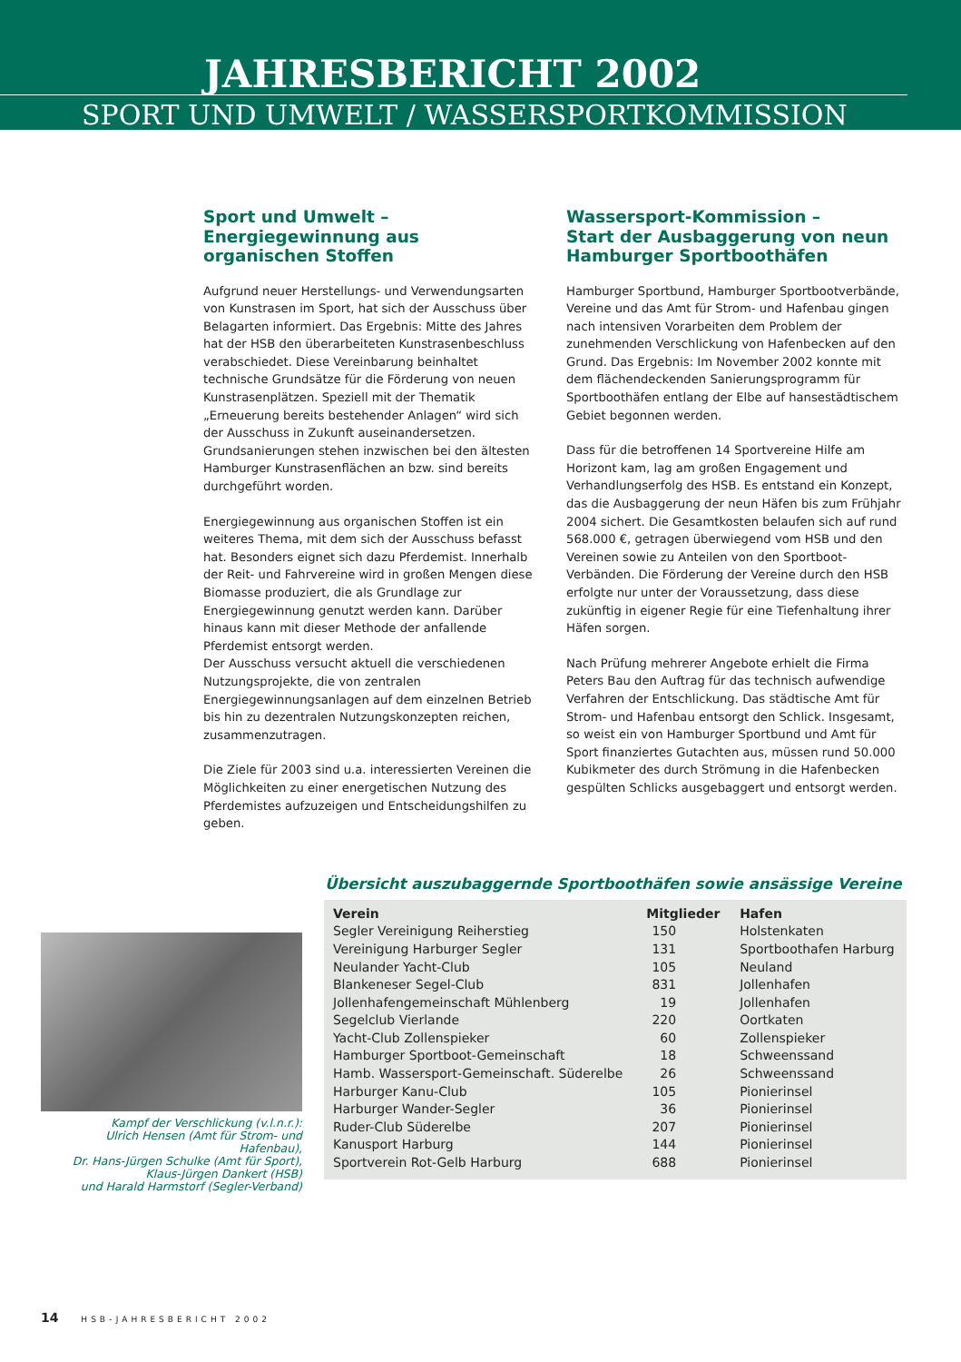JAHRESBERICHT 2002
SPORT UND UMWELT / WASSERSPORTKOMMISSION
Sport und Umwelt – Energiegewinnung aus organischen Stoffen
Aufgrund neuer Herstellungs- und Verwendungsarten von Kunstrasen im Sport, hat sich der Ausschuss über Belagarten informiert. Das Ergebnis: Mitte des Jahres hat der HSB den überarbeiteten Kunstrasenbeschluss verabschiedet. Diese Vereinbarung beinhaltet technische Grundsätze für die Förderung von neuen Kunstrasenplätzen. Speziell mit der Thematik „Erneuerung bereits bestehender Anlagen“ wird sich der Ausschuss in Zukunft auseinandersetzen. Grundsanierungen stehen inzwischen bei den ältesten Hamburger Kunstrasenflächen an bzw. sind bereits durchgeführt worden.
Energiegewinnung aus organischen Stoffen ist ein weiteres Thema, mit dem sich der Ausschuss befasst hat. Besonders eignet sich dazu Pferdemist. Innerhalb der Reit- und Fahrvereine wird in großen Mengen diese Biomasse produziert, die als Grundlage zur Energiegewinnung genutzt werden kann. Darüber hinaus kann mit dieser Methode der anfallende Pferdemist entsorgt werden.
Der Ausschuss versucht aktuell die verschiedenen Nutzungsprojekte, die von zentralen Energiegewinnungsanlagen auf dem einzelnen Betrieb bis hin zu dezentralen Nutzungskonzepten reichen, zusammenzutragen.
Die Ziele für 2003 sind u.a. interessierten Vereinen die Möglichkeiten zu einer energetischen Nutzung des Pferdemistes aufzuzeigen und Entscheidungshilfen zu geben.
Wassersport-Kommission –
Start der Ausbaggerung von neun Hamburger Sportboothäfen
Hamburger Sportbund, Hamburger Sportbootverbände, Vereine und das Amt für Strom- und Hafenbau gingen nach intensiven Vorarbeiten dem Problem der zunehmenden Verschlickung von Hafenbecken auf den Grund. Das Ergebnis: Im November 2002 konnte mit dem flächendeckenden Sanierungsprogramm für Sportboothäfen entlang der Elbe auf hansestädtischem Gebiet begonnen werden.
Dass für die betroffenen 14 Sportvereine Hilfe am Horizont kam, lag am großen Engagement und Verhandlungserfolg des HSB. Es entstand ein Konzept, das die Ausbaggerung der neun Häfen bis zum Frühjahr 2004 sichert. Die Gesamtkosten belaufen sich auf rund 568.000 €, getragen überwiegend vom HSB und den Vereinen sowie zu Anteilen von den Sportboot-Verbänden. Die Förderung der Vereine durch den HSB erfolgte nur unter der Voraussetzung, dass diese zukünftig in eigener Regie für eine Tiefenhaltung ihrer Häfen sorgen.
Nach Prüfung mehrerer Angebote erhielt die Firma Peters Bau den Auftrag für das technisch aufwendige Verfahren der Entschlickung. Das städtische Amt für Strom- und Hafenbau entsorgt den Schlick. Insgesamt, so weist ein von Hamburger Sportbund und Amt für Sport finanziertes Gutachten aus, müssen rund 50.000 Kubikmeter des durch Strömung in die Hafenbecken gespülten Schlicks ausgebaggert und entsorgt werden.
Übersicht auszubaggernde Sportboothäfen sowie ansässige Vereine
Kampf der Verschlickung (v.l.n.r.):
Ulrich Hensen (Amt für Strom- und Hafenbau),
Dr. Hans-Jürgen Schulke (Amt für Sport),
Klaus-Jürgen Dankert (HSB)
und Harald Harmstorf (Segler-Verband)
| Verein | Mitglieder | Hafen |
| --- | --- | --- |
| Segler Vereinigung Reiherstieg | 150 | Holstenkaten |
| Vereinigung Harburger Segler | 131 | Sportboothafen Harburg |
| Neulander Yacht-Club | 105 | Neuland |
| Blankeneser Segel-Club | 831 | Jollenhafen |
| Jollenhafengemeinschaft Mühlenberg | 19 | Jollenhafen |
| Segelclub Vierlande | 220 | Oortkaten |
| Yacht-Club Zollenspieker | 60 | Zollenspieker |
| Hamburger Sportboot-Gemeinschaft | 18 | Schweenssand |
| Hamb. Wassersport-Gemeinschaft. Süderelbe | 26 | Schweenssand |
| Harburger Kanu-Club | 105 | Pionierinsel |
| Harburger Wander-Segler | 36 | Pionierinsel |
| Ruder-Club Süderelbe | 207 | Pionierinsel |
| Kanusport Harburg | 144 | Pionierinsel |
| Sportverein Rot-Gelb Harburg | 688 | Pionierinsel |
14 HSB-JAHRESBERICHT 2002